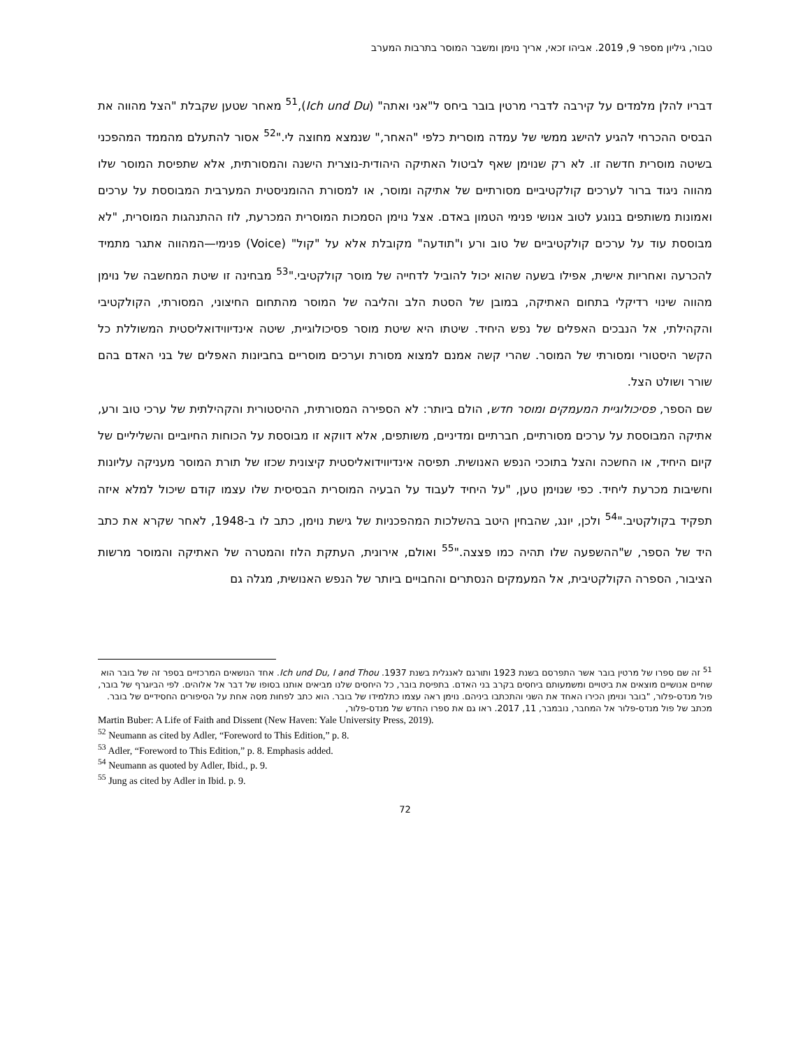טבור, גיליון מספר 9, 2019. אביהו זכאי, אריך נוימן ומשבר המוסר בתרבות המערב
דבריו להלן מלמדים על קירבה לדברי מרטין בובר ביחס ל"אני ואתה" (Ich und Du),<sup>51</sup> מאחר שטען שקבלת "הצל מהווה את הבסיס ההכרחי להגיע להישג ממשי של עמדה מוסרית כלפי "האחר," שנמצא מחוצה לי."<sup>52</sup> אסור להתעלם מהממד המהפכני בשיטה מוסרית חדשה זו. לא רק שנוימן שאף לביטול האתיקה היהודית-נוצרית הישנה והמסורתית, אלא שתפיסת המוסר שלו מהווה ניגוד ברור לערכים קולקטיביים מסורתיים של אתיקה ומוסר, או למסורת ההומניסטית המערבית המבוססת על ערכים ואמונות משותפים בנוגע לטוב אנושי פנימי הטמון באדם. אצל נוימן הסמכות המוסרית המכרעת, לוז ההתנהגות המוסרית, "לא מבוססת עוד על ערכים קולקטיביים של טוב ורע ו"תודעה" מקובלת אלא על "קול" (Voice) פנימי—המהווה אתגר מתמיד להכרעה ואחריות אישית, אפילו בשעה שהוא יכול להוביל לדחייה של מוסר קולקטיבי."<sup>53</sup> מבחינה זו שיטת המחשבה של נוימן מהווה שינוי רדיקלי בתחום האתיקה, במובן של הסטת הלב והליבה של המוסר מהתחום החיצוני, המסורתי, הקולקטיבי והקהילתי, אל הנבכים האפלים של נפש היחיד. שיטתו היא שיטת מוסר פסיכולוגיית, שיטה אינדיווידואליסטית המשוללת כל הקשר היסטורי ומסורתי של המוסר. שהרי קשה אמנם למצוא מסורת וערכים מוסריים בחביונות האפלים של בני האדם בהם שורר ושולט הצל.
שם הספר, פסיכולוגיית המעמקים ומוסר חדש, הולם ביותר: לא הספירה המסורתית, ההיסטורית והקהילתית של ערכי טוב ורע, אתיקה המבוססת על ערכים מסורתיים, חברתיים ומדיניים, משותפים, אלא דווקא זו מבוססת על הכוחות החיוביים והשליליים של קיום היחיד, או החשכה והצל בתוככי הנפש האנושית. תפיסה אינדיווידואליסטית קיצונית שכזו של תורת המוסר מעניקה עליונות וחשיבות מכרעת ליחיד. כפי שנוימן טען, "על היחיד לעבוד על הבעיה המוסרית הבסיסית שלו עצמו קודם שיכול למלא איזה תפקיד בקולקטיב."<sup>54</sup> ולכן, יונג, שהבחין היטב בהשלכות המהפכניות של גישת נוימן, כתב לו ב-1948, לאחר שקרא את כתב היד של הספר, ש"ההשפעה שלו תהיה כמו פצצה."<sup>55</sup> ואולם, אירונית, העתקת הלוז והמטרה של האתיקה והמוסר מרשות הציבור, הספרה הקולקטיבית, אל המעמקים הנסתרים והחבויים ביותר של הנפש האנושית, מגלה גם
<sup>51</sup> זה שם ספרו של מרטין בובר אשר התפרסם בשנת 1923 ותורגם לאנגלית בשנת 1937. Ich und Du, I and Thou. אחד הנושאים המרכזיים בספר זה של בובר הוא שחיים אנושיים מוצאים את ביטויים ומשמעותם ביחסים בקרב בני האדם. בתפיסת בובר, כל היחסים שלנו מביאים אותנו בסופו של דבר אל אלוהים. לפי הביוגרף של בובר, פול מנדס-פלור, "בובר ונוימן הכירו האחד את השני והתכתבו ביניהם. נוימן ראה עצמו כתלמידו של בובר. הוא כתב לפחות מסה אחת על הסיפורים החסידיים של בובר. מכתב של פול מנדס-פלור אל המחבר, נובמבר, 11, 2017. ראו גם את ספרו החדש של מנדס-פלור,
Martin Buber: A Life of Faith and Dissent (New Haven: Yale University Press, 2019).
<sup>52</sup> Neumann as cited by Adler, “Foreword to This Edition,” p. 8.
<sup>53</sup> Adler, “Foreword to This Edition,” p. 8. Emphasis added.
<sup>54</sup> Neumann as quoted by Adler, Ibid., p. 9.
<sup>55</sup> Jung as cited by Adler in Ibid. p. 9.
72